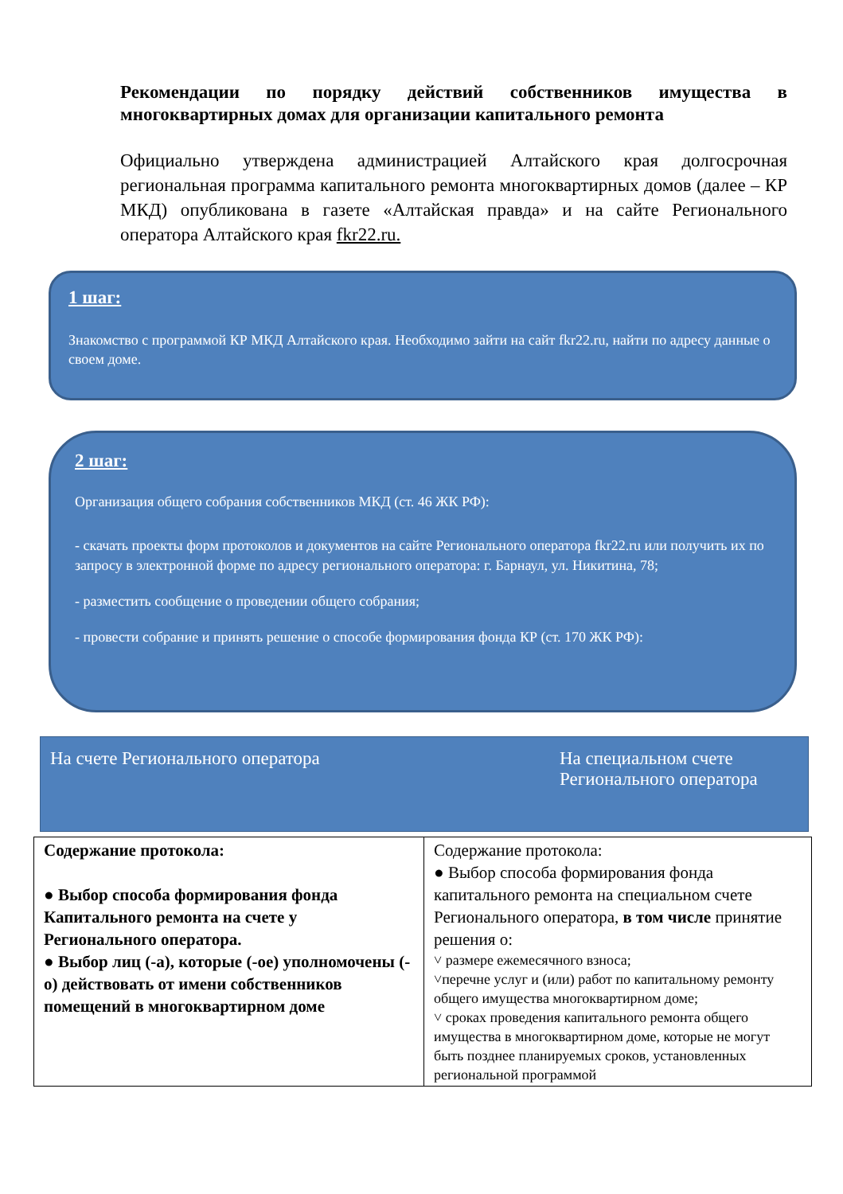Рекомендации по порядку действий собственников имущества в многоквартирных домах для организации капитального ремонта
Официально утверждена администрацией Алтайского края долгосрочная региональная программа капитального ремонта многоквартирных домов (далее – КР МКД) опубликована в газете «Алтайская правда» и на сайте Регионального оператора Алтайского края fkr22.ru.
1 шаг:
Знакомство с программой КР МКД Алтайского края. Необходимо зайти на сайт fkr22.ru, найти по адресу данные о своем доме.
2 шаг:
Организация общего собрания собственников МКД (ст. 46 ЖК РФ):
- скачать проекты форм протоколов и документов на сайте Регионального оператора fkr22.ru или получить их по запросу в электронной форме по адресу регионального оператора: г. Барнаул, ул. Никитина, 78;
- разместить сообщение о проведении общего собрания;
- провести собрание и принять решение о способе формирования фонда КР (ст. 170 ЖК РФ):
На счете Регионального оператора
На специальном счете Регионального оператора
| Содержание протокола: ● Выбор способа формирования фонда Капитального ремонта на счете у Регионального оператора. ● Выбор лиц (-а), которые (-ое) уполномочены (-о) действовать от имени собственников помещений в многоквартирном доме | Содержание протокола: ● Выбор способа формирования фонда капитального ремонта на специальном счете Регионального оператора, в том числе принятие решения о: ˅ размере ежемесячного взноса; ˅перечне услуг и (или) работ по капитальному ремонту общего имущества многоквартирном доме; ˅ сроках проведения капитального ремонта общего имущества в многоквартирном доме, которые не могут быть позднее планируемых сроков, установленных региональной программой |